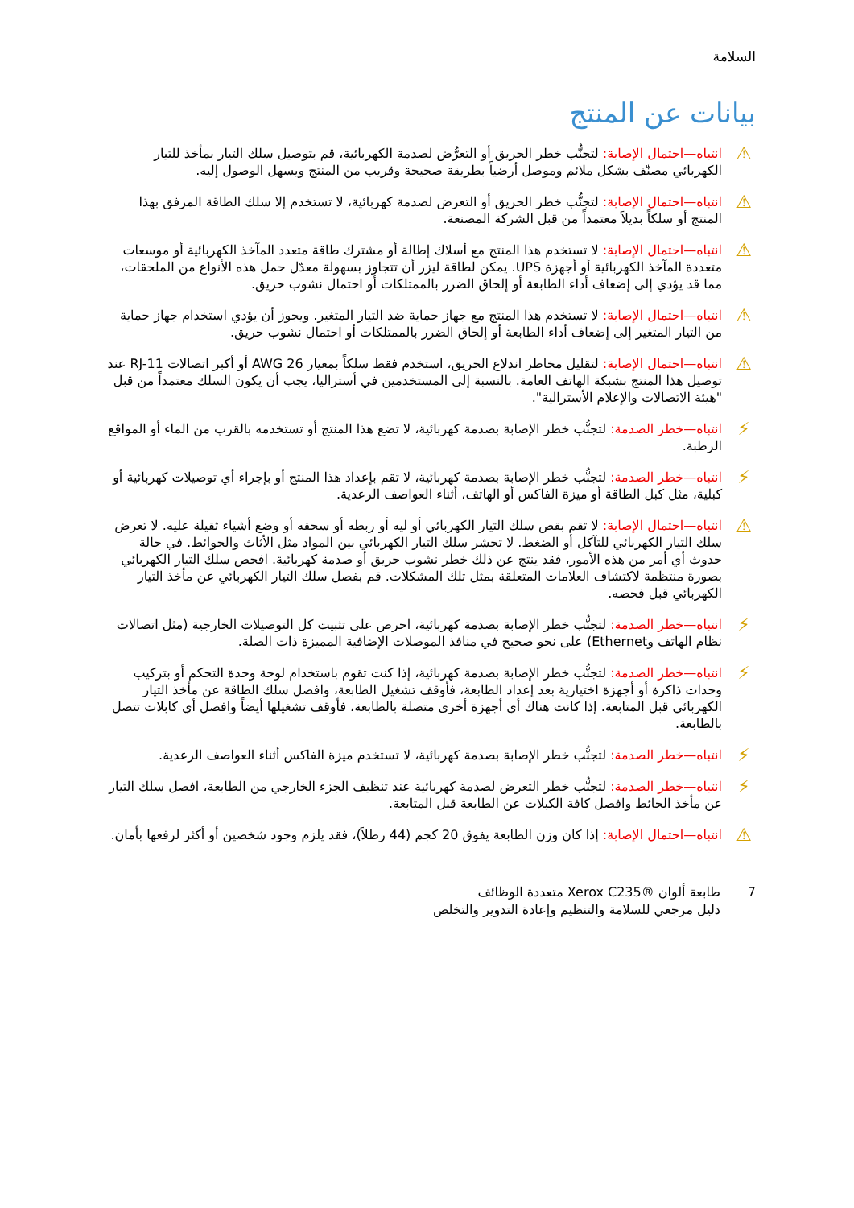السلامة
بيانات عن المنتج
⚠
انتباه—احتمال الإصابة: لتجنُّب خطر الحريق أو التعرُّض لصدمة الكهربائية، قم بتوصيل سلك التيار بمأخذ للتيار الكهربائي مصنّف بشكل ملائم وموصل أرضياً بطريقة صحيحة وقريب من المنتج ويسهل الوصول إليه.
⚠
انتباه—احتمال الإصابة: لتجنُّب خطر الحريق أو التعرض لصدمة كهربائية، لا تستخدم إلا سلك الطاقة المرفق بهذا المنتج أو سلكاً بديلاً معتمداً من قبل الشركة المصنعة.
⚠
انتباه—احتمال الإصابة: لا تستخدم هذا المنتج مع أسلاك إطالة أو مشترك طاقة متعدد المآخذ الكهربائية أو موسعات متعددة المآخذ الكهربائية أو أجهزة UPS. يمكن لطاقة ليزر أن تتجاوز بسهولة معدّل حمل هذه الأنواع من الملحقات، مما قد يؤدي إلى إضعاف أداء الطابعة أو إلحاق الضرر بالممتلكات أو احتمال نشوب حريق.
⚠
انتباه—احتمال الإصابة: لا تستخدم هذا المنتج مع جهاز حماية ضد التيار المتغير. ويجوز أن يؤدي استخدام جهاز حماية من التيار المتغير إلى إضعاف أداء الطابعة أو إلحاق الضرر بالممتلكات أو احتمال نشوب حريق.
⚠
انتباه—احتمال الإصابة: لتقليل مخاطر اندلاع الحريق، استخدم فقط سلكاً بمعيار 26 AWG أو أكبر اتصالات RJ-11 عند توصيل هذا المنتج بشبكة الهاتف العامة. بالنسبة إلى المستخدمين في أستراليا، يجب أن يكون السلك معتمداً من قبل "هيئة الاتصالات والإعلام الأسترالية".
⚡
انتباه—خطر الصدمة: لتجنُّب خطر الإصابة بصدمة كهربائية، لا تضع هذا المنتج أو تستخدمه بالقرب من الماء أو المواقع الرطبة.
⚡
انتباه—خطر الصدمة: لتجنُّب خطر الإصابة بصدمة كهربائية، لا تقم بإعداد هذا المنتج أو بإجراء أي توصيلات كهربائية أو كبلية، مثل كبل الطاقة أو ميزة الفاكس أو الهاتف، أثناء العواصف الرعدية.
⚠
انتباه—احتمال الإصابة: لا تقم بقص سلك التيار الكهربائي أو ليه أو ربطه أو سحقه أو وضع أشياء ثقيلة عليه. لا تعرض سلك التيار الكهربائي للتآكل أو الضغط. لا تحشر سلك التيار الكهربائي بين المواد مثل الأثاث والحوائط. في حالة حدوث أي أمر من هذه الأمور، فقد ينتج عن ذلك خطر نشوب حريق أو صدمة كهربائية. افحص سلك التيار الكهربائي بصورة منتظمة لاكتشاف العلامات المتعلقة بمثل تلك المشكلات. قم بفصل سلك التيار الكهربائي عن مأخذ التيار الكهربائي قبل فحصه.
⚡
انتباه—خطر الصدمة: لتجنُّب خطر الإصابة بصدمة كهربائية، احرص على تثبيت كل التوصيلات الخارجية (مثل اتصالات نظام الهاتف وEthernet) على نحو صحيح في منافذ الموصلات الإضافية المميزة ذات الصلة.
⚡
انتباه—خطر الصدمة: لتجنُّب خطر الإصابة بصدمة كهربائية، إذا كنت تقوم باستخدام لوحة وحدة التحكم أو بتركيب وحدات ذاكرة أو أجهزة اختيارية بعد إعداد الطابعة، فأوقف تشغيل الطابعة، وافصل سلك الطاقة عن مأخذ التيار الكهربائي قبل المتابعة. إذا كانت هناك أي أجهزة أخرى متصلة بالطابعة، فأوقف تشغيلها أيضاً وافصل أي كابلات تتصل بالطابعة.
⚡
انتباه—خطر الصدمة: لتجنُّب خطر الإصابة بصدمة كهربائية، لا تستخدم ميزة الفاكس أثناء العواصف الرعدية.
⚡
انتباه—خطر الصدمة: لتجنُّب خطر التعرض لصدمة كهربائية عند تنظيف الجزء الخارجي من الطابعة، افصل سلك التيار عن مأخذ الحائط وافصل كافة الكبلات عن الطابعة قبل المتابعة.
⚠
انتباه—احتمال الإصابة: إذا كان وزن الطابعة يفوق 20 كجم (44 رطلاً)، فقد يلزم وجود شخصين أو أكثر لرفعها بأمان.
7 طابعة ألوان ®Xerox C235 متعددة الوظائف
دليل مرجعي للسلامة والتنظيم وإعادة التدوير والتخلص